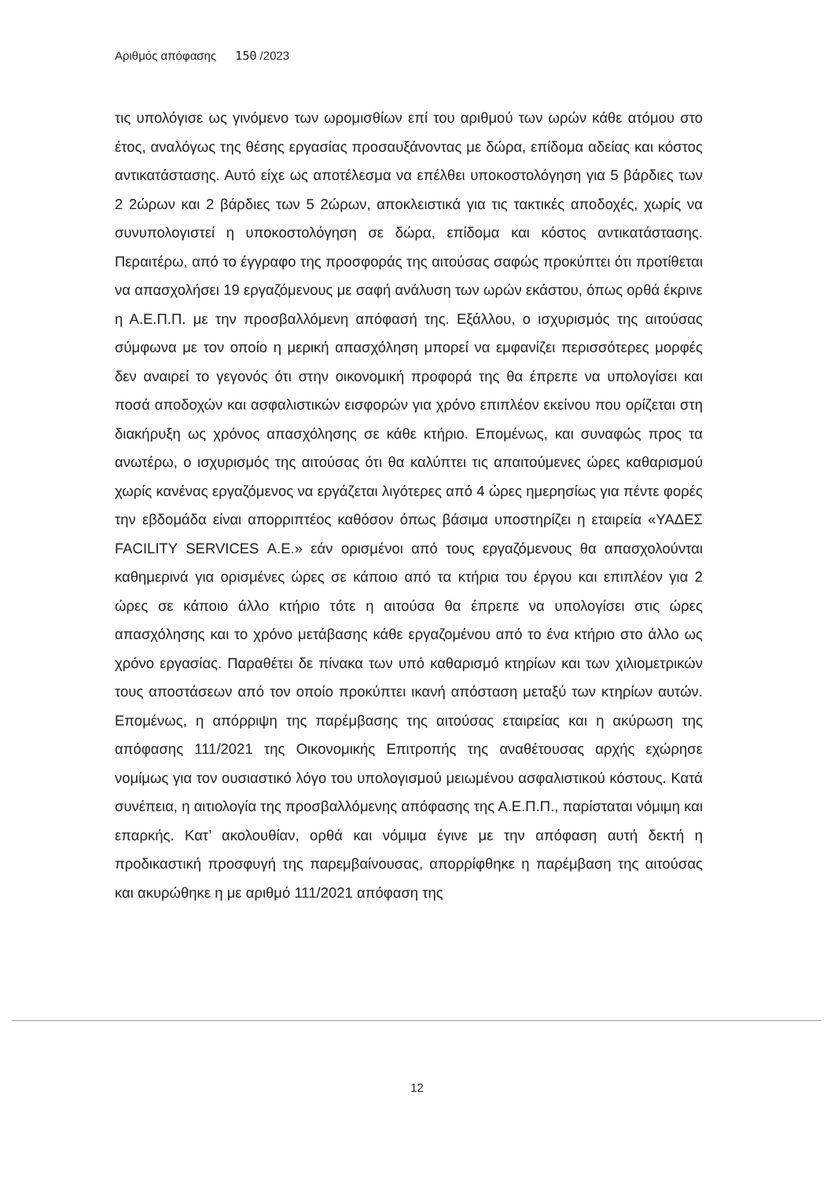Αριθμός απόφασης 150 /2023
τις υπολόγισε ως γινόμενο των ωρομισθίων επί του αριθμού των ωρών κάθε ατόμου στο έτος, αναλόγως της θέσης εργασίας προσαυξάνοντας με δώρα, επίδομα αδείας και κόστος αντικατάστασης. Αυτό είχε ως αποτέλεσμα να επέλθει υποκοστολόγηση για 5 βάρδιες των 2 2ώρων και 2 βάρδιες των 5 2ώρων, αποκλειστικά για τις τακτικές αποδοχές, χωρίς να συνυπολογιστεί η υποκοστολόγηση σε δώρα, επίδομα και κόστος αντικατάστασης. Περαιτέρω, από το έγγραφο της προσφοράς της αιτούσας σαφώς προκύπτει ότι προτίθεται να απασχολήσει 19 εργαζόμενους με σαφή ανάλυση των ωρών εκάστου, όπως ορθά έκρινε η Α.Ε.Π.Π. με την προσβαλλόμενη απόφασή της. Εξάλλου, ο ισχυρισμός της αιτούσας σύμφωνα με τον οποίο η μερική απασχόληση μπορεί να εμφανίζει περισσότερες μορφές δεν αναιρεί το γεγονός ότι στην οικονομική προφορά της θα έπρεπε να υπολογίσει και ποσά αποδοχών και ασφαλιστικών εισφορών για χρόνο επιπλέον εκείνου που ορίζεται στη διακήρυξη ως χρόνος απασχόλησης σε κάθε κτήριο. Επομένως, και συναφώς προς τα ανωτέρω, ο ισχυρισμός της αιτούσας ότι θα καλύπτει τις απαιτούμενες ώρες καθαρισμού χωρίς κανένας εργαζόμενος να εργάζεται λιγότερες από 4 ώρες ημερησίως για πέντε φορές την εβδομάδα είναι απορριπτέος καθόσον όπως βάσιμα υποστηρίζει η εταιρεία «ΥΑΔΕΣ FACILITY SERVICES Α.Ε.» εάν ορισμένοι από τους εργαζόμενους θα απασχολούνται καθημερινά για ορισμένες ώρες σε κάποιο από τα κτήρια του έργου και επιπλέον για 2 ώρες σε κάποιο άλλο κτήριο τότε η αιτούσα θα έπρεπε να υπολογίσει στις ώρες απασχόλησης και το χρόνο μετάβασης κάθε εργαζομένου από το ένα κτήριο στο άλλο ως χρόνο εργασίας. Παραθέτει δε πίνακα των υπό καθαρισμό κτηρίων και των χιλιομετρικών τους αποστάσεων από τον οποίο προκύπτει ικανή απόσταση μεταξύ των κτηρίων αυτών. Επομένως, η απόρριψη της παρέμβασης της αιτούσας εταιρείας και η ακύρωση της απόφασης 111/2021 της Οικονομικής Επιτροπής της αναθέτουσας αρχής εχώρησε νομίμως για τον ουσιαστικό λόγο του υπολογισμού μειωμένου ασφαλιστικού κόστους. Κατά συνέπεια, η αιτιολογία της προσβαλλόμενης απόφασης της Α.Ε.Π.Π., παρίσταται νόμιμη και επαρκής. Κατ’ ακολουθίαν, ορθά και νόμιμα έγινε με την απόφαση αυτή δεκτή η προδικαστική προσφυγή της παρεμβαίνουσας, απορρίφθηκε η παρέμβαση της αιτούσας και ακυρώθηκε η με αριθμό 111/2021 απόφαση της
12